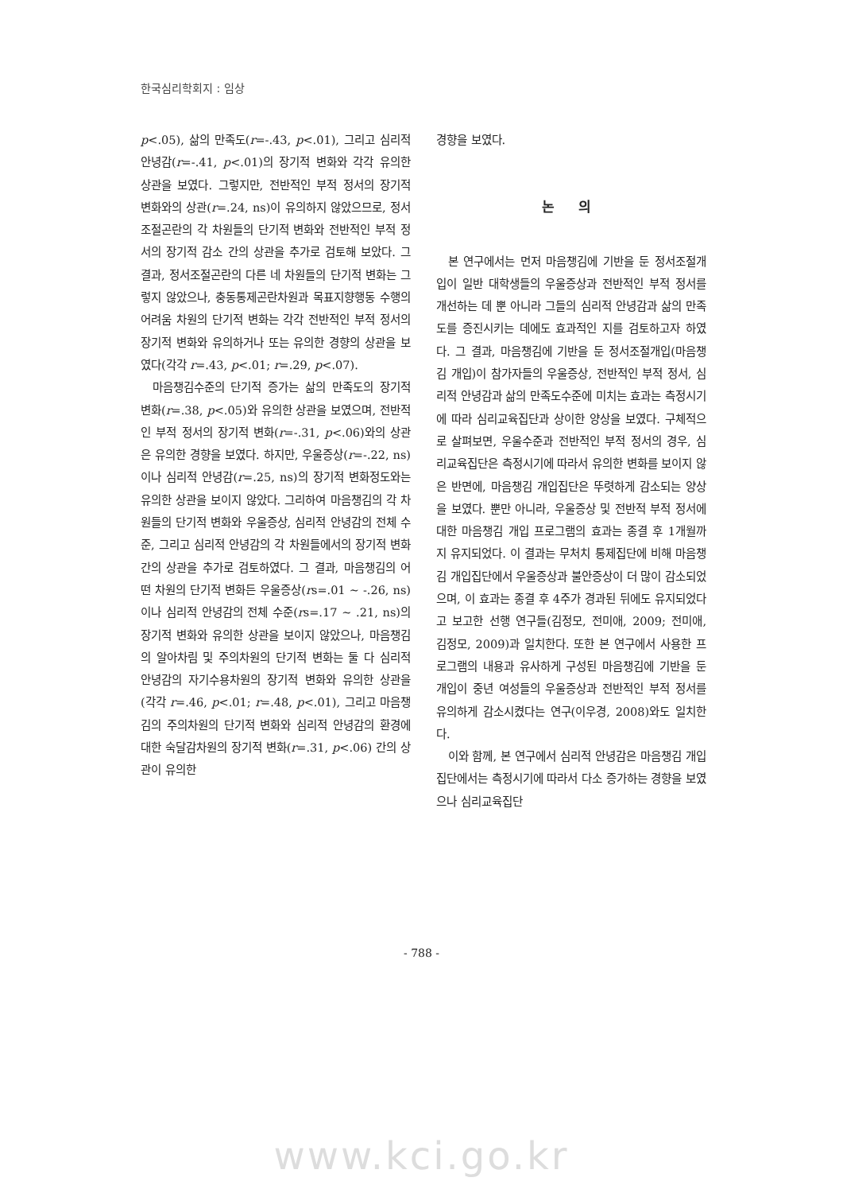한국심리학회지 : 임상
p<.05), 삶의 만족도(r=-.43, p<.01), 그리고 심리적 안녕감(r=-.41, p<.01)의 장기적 변화와 각각 유의한 상관을 보였다. 그렇지만, 전반적인 부적 정서의 장기적 변화와의 상관(r=.24, ns)이 유의하지 않았으므로, 정서조절곤란의 각 차원들의 단기적 변화와 전반적인 부적 정서의 장기적 감소 간의 상관을 추가로 검토해 보았다. 그 결과, 정서조절곤란의 다른 네 차원들의 단기적 변화는 그렇지 않았으나, 충동통제곤란차원과 목표지향행동 수행의 어려움 차원의 단기적 변화는 각각 전반적인 부적 정서의 장기적 변화와 유의하거나 또는 유의한 경향의 상관을 보였다(각각 r=.43, p<.01; r=.29, p<.07).
마음챙김수준의 단기적 증가는 삶의 만족도의 장기적 변화(r=.38, p<.05)와 유의한 상관을 보였으며, 전반적인 부적 정서의 장기적 변화(r=-.31, p<.06)와의 상관은 유의한 경향을 보였다. 하지만, 우울증상(r=-.22, ns)이나 심리적 안녕감(r=.25, ns)의 장기적 변화정도와는 유의한 상관을 보이지 않았다. 그리하여 마음챙김의 각 차원들의 단기적 변화와 우울증상, 심리적 안녕감의 전체 수준, 그리고 심리적 안녕감의 각 차원들에서의 장기적 변화 간의 상관을 추가로 검토하였다. 그 결과, 마음챙김의 어떤 차원의 단기적 변화든 우울증상(rs=.01 ~ -.26, ns)이나 심리적 안녕감의 전체 수준(rs=.17 ~ .21, ns)의 장기적 변화와 유의한 상관을 보이지 않았으나, 마음챙김의 알아차림 및 주의차원의 단기적 변화는 둘 다 심리적 안녕감의 자기수용차원의 장기적 변화와 유의한 상관을(각각 r=.46, p<.01; r=.48, p<.01), 그리고 마음챙김의 주의차원의 단기적 변화와 심리적 안녕감의 환경에 대한 숙달감차원의 장기적 변화(r=.31, p<.06) 간의 상관이 유의한
경향을 보였다.
논 의
본 연구에서는 먼저 마음챙김에 기반을 둔 정서조절개입이 일반 대학생들의 우울증상과 전반적인 부적 정서를 개선하는 데 뿐 아니라 그들의 심리적 안녕감과 삶의 만족도를 증진시키는 데에도 효과적인 지를 검토하고자 하였다. 그 결과, 마음챙김에 기반을 둔 정서조절개입(마음챙김 개입)이 참가자들의 우울증상, 전반적인 부적 정서, 심리적 안녕감과 삶의 만족도수준에 미치는 효과는 측정시기에 따라 심리교육집단과 상이한 양상을 보였다. 구체적으로 살펴보면, 우울수준과 전반적인 부적 정서의 경우, 심리교육집단은 측정시기에 따라서 유의한 변화를 보이지 않은 반면에, 마음챙김 개입집단은 뚜렷하게 감소되는 양상을 보였다. 뿐만 아니라, 우울증상 및 전반적 부적 정서에 대한 마음챙김 개입 프로그램의 효과는 종결 후 1개월까지 유지되었다. 이 결과는 무처치 통제집단에 비해 마음챙김 개입집단에서 우울증상과 불안증상이 더 많이 감소되었으며, 이 효과는 종결 후 4주가 경과된 뒤에도 유지되었다고 보고한 선행 연구들(김정모, 전미애, 2009; 전미애, 김정모, 2009)과 일치한다. 또한 본 연구에서 사용한 프로그램의 내용과 유사하게 구성된 마음챙김에 기반을 둔 개입이 중년 여성들의 우울증상과 전반적인 부적 정서를 유의하게 감소시켰다는 연구(이우경, 2008)와도 일치한다.
이와 함께, 본 연구에서 심리적 안녕감은 마음챙김 개입집단에서는 측정시기에 따라서 다소 증가하는 경향을 보였으나 심리교육집단
- 788 -
www.kci.go.kr